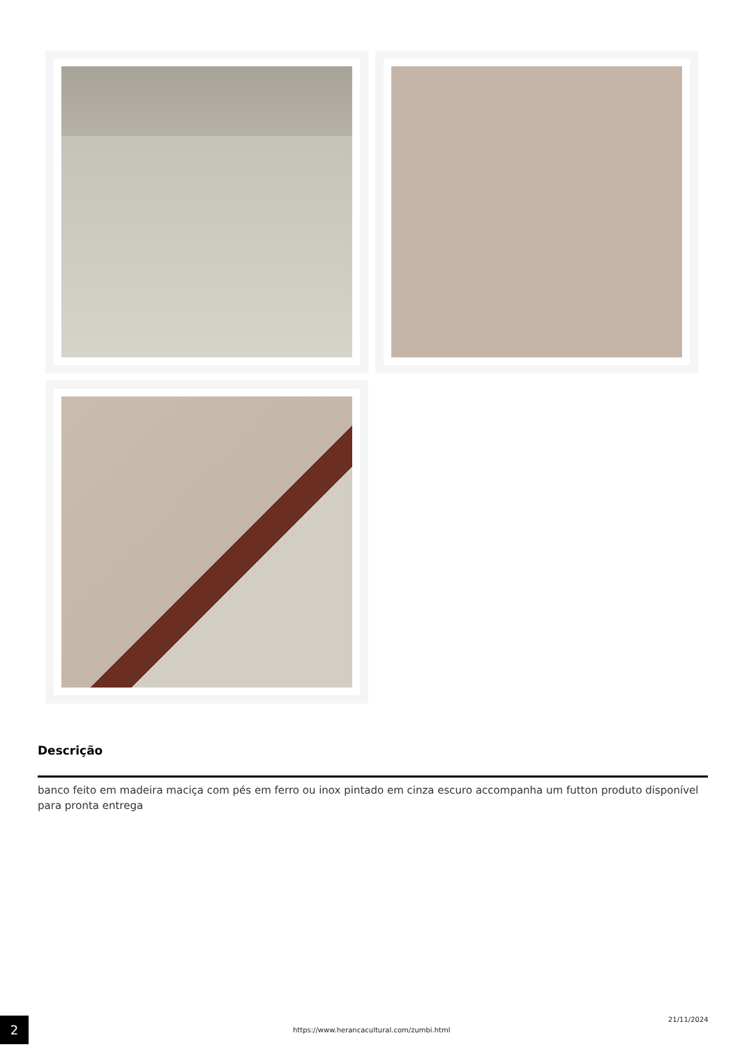Descrição
banco feito em madeira maciça com pés em ferro ou inox pintado em cinza escuro accompanha um futton produto disponível para pronta entrega
2
https://www.herancacultural.com/zumbi.html
21/11/2024